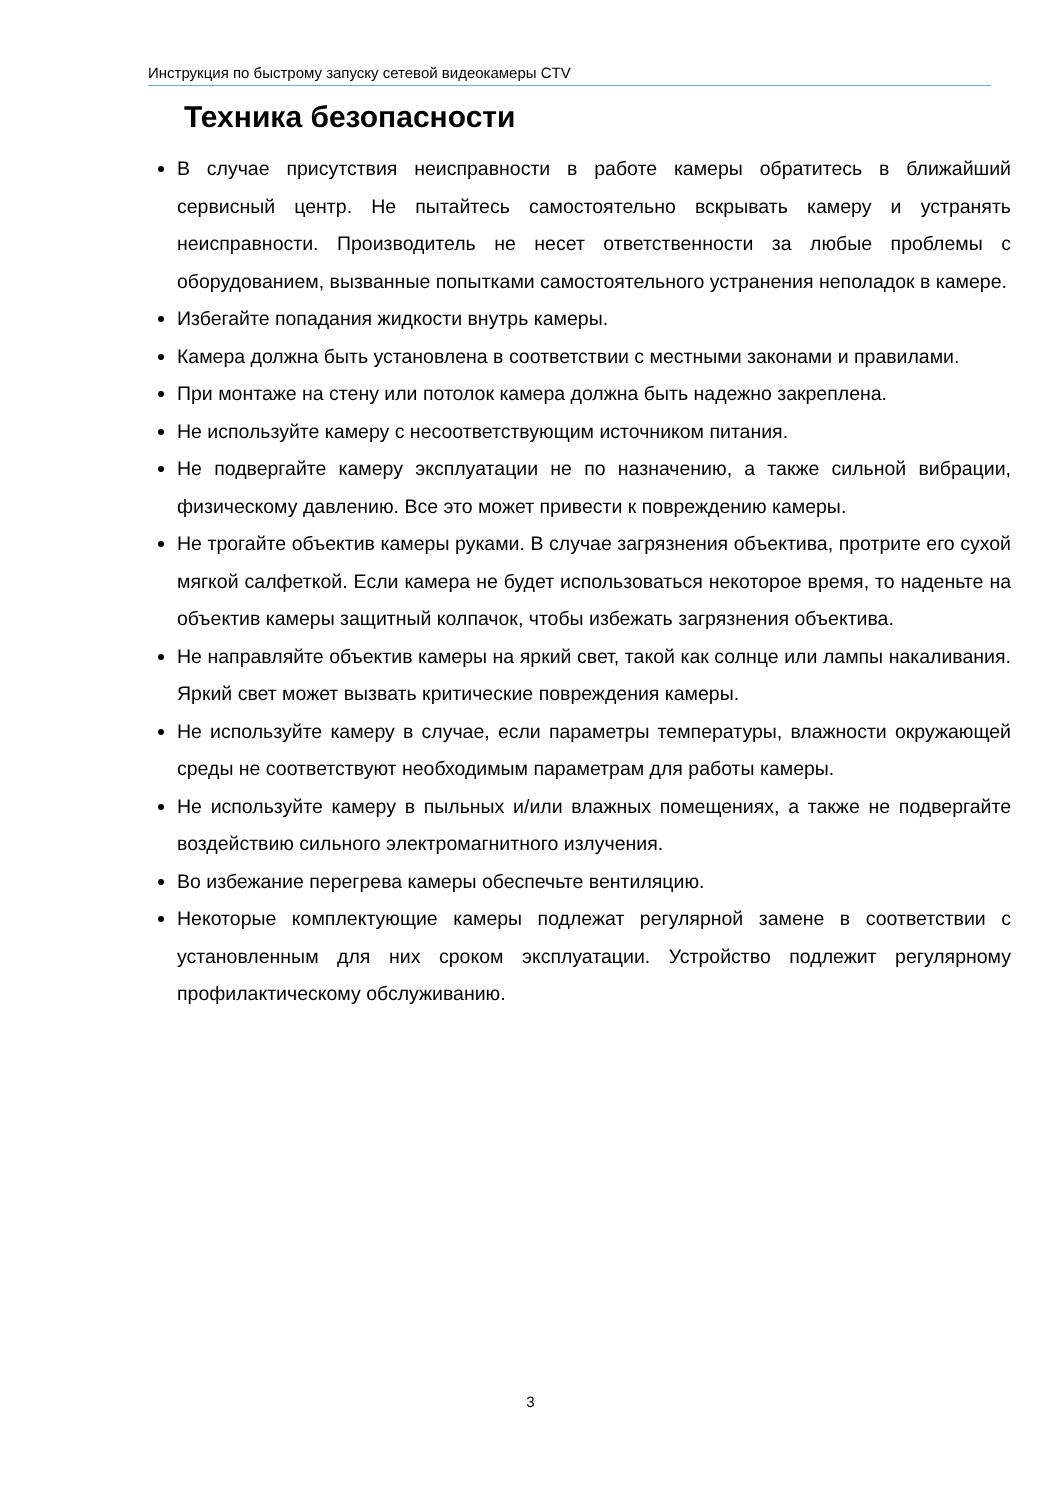Инструкция по быстрому запуску сетевой видеокамеры CTV
Техника безопасности
В случае присутствия неисправности в работе камеры обратитесь в ближайший сервисный центр. Не пытайтесь самостоятельно вскрывать камеру и устранять неисправности. Производитель не несет ответственности за любые проблемы с оборудованием, вызванные попытками самостоятельного устранения неполадок в камере.
Избегайте попадания жидкости внутрь камеры.
Камера должна быть установлена в соответствии с местными законами и правилами.
При монтаже на стену или потолок камера должна быть надежно закреплена.
Не используйте камеру с несоответствующим источником питания.
Не подвергайте камеру эксплуатации не по назначению, а также сильной вибрации, физическому давлению. Все это может привести к повреждению камеры.
Не трогайте объектив камеры руками. В случае загрязнения объектива, протрите его сухой мягкой салфеткой. Если камера не будет использоваться некоторое время, то наденьте на объектив камеры защитный колпачок, чтобы избежать загрязнения объектива.
Не направляйте объектив камеры на яркий свет, такой как солнце или лампы накаливания. Яркий свет может вызвать критические повреждения камеры.
Не используйте камеру в случае, если параметры температуры, влажности окружающей среды не соответствуют необходимым параметрам для работы камеры.
Не используйте камеру в пыльных и/или влажных помещениях, а также не подвергайте воздействию сильного электромагнитного излучения.
Во избежание перегрева камеры обеспечьте вентиляцию.
Некоторые комплектующие камеры подлежат регулярной замене в соответствии с установленным для них сроком эксплуатации. Устройство подлежит регулярному профилактическому обслуживанию.
3